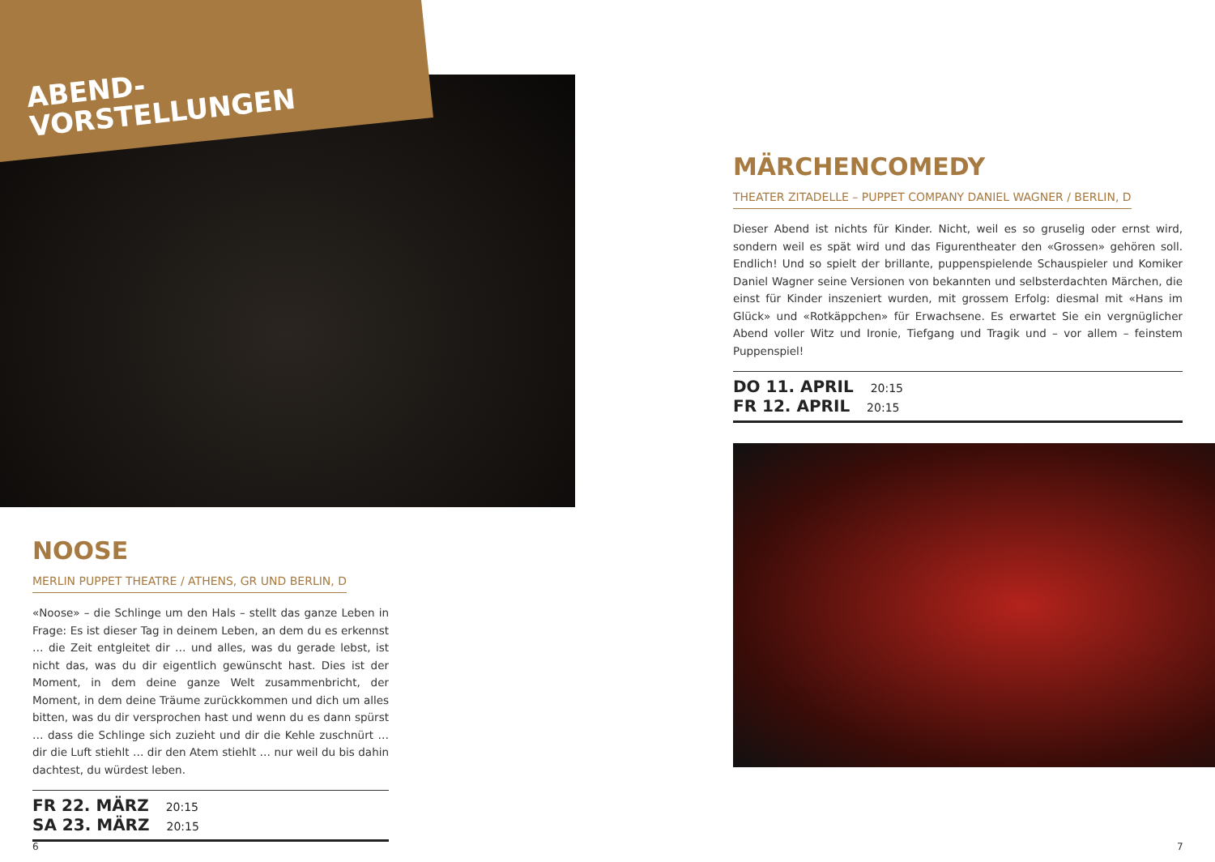ABEND-
VORSTELLUNGEN
NOOSE
MERLIN PUPPET THEATRE / ATHENS, GR UND BERLIN, D
«Noose» – die Schlinge um den Hals – stellt das ganze Leben in Frage: Es ist dieser Tag in deinem Leben, an dem du es erkennst … die Zeit entgleitet dir … und alles, was du gerade lebst, ist nicht das, was du dir eigentlich gewünscht hast. Dies ist der Moment, in dem deine ganze Welt zusammenbricht, der Moment, in dem deine Träume zurückkommen und dich um alles bitten, was du dir versprochen hast und wenn du es dann spürst … dass die Schlinge sich zuzieht und dir die Kehle zuschnürt … dir die Luft stiehlt … dir den Atem stiehlt … nur weil du bis dahin dachtest, du würdest leben.
FR 22. MÄRZ 20:15
SA 23. MÄRZ 20:15
6
MÄRCHENCOMEDY
THEATER ZITADELLE – PUPPET COMPANY DANIEL WAGNER / BERLIN, D
Dieser Abend ist nichts für Kinder. Nicht, weil es so gruselig oder ernst wird, sondern weil es spät wird und das Figurentheater den «Grossen» gehören soll. Endlich! Und so spielt der brillante, puppenspielende Schauspieler und Komiker Daniel Wagner seine Versionen von bekannten und selbsterdachten Märchen, die einst für Kinder inszeniert wurden, mit grossem Erfolg: diesmal mit «Hans im Glück» und «Rotkäppchen» für Erwachsene. Es erwartet Sie ein vergnüglicher Abend voller Witz und Ironie, Tiefgang und Tragik und – vor allem – feinstem Puppenspiel!
DO 11. APRIL 20:15
FR 12. APRIL 20:15
7